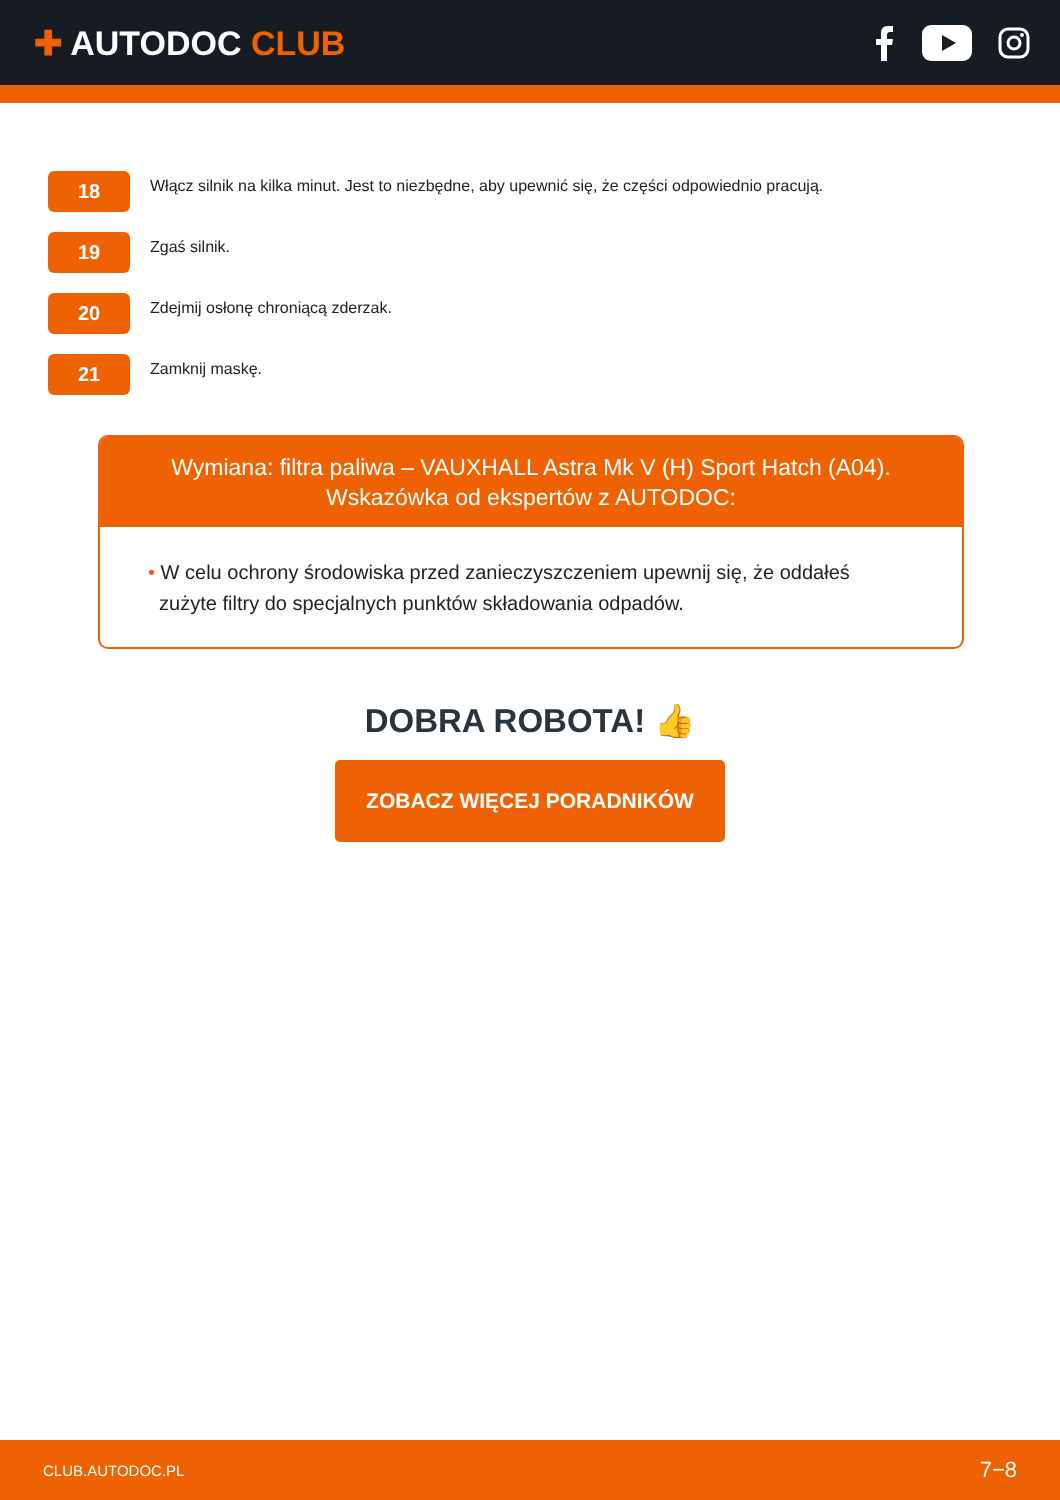✚ AUTODOC CLUB
18
Włącz silnik na kilka minut. Jest to niezbędne, aby upewnić się, że części odpowiednio pracują.
19
Zgaś silnik.
20
Zdejmij osłonę chroniącą zderzak.
21
Zamknij maskę.
Wymiana: filtra paliwa – VAUXHALL Astra Mk V (H) Sport Hatch (A04).
Wskazówka od ekspertów z AUTODOC:
• W celu ochrony środowiska przed zanieczyszczeniem upewnij się, że oddałeś
zużyte filtry do specjalnych punktów składowania odpadów.
DOBRA ROBOTA! 👍
ZOBACZ WIĘCEJ PORADNIKÓW
CLUB.AUTODOC.PL 7−8